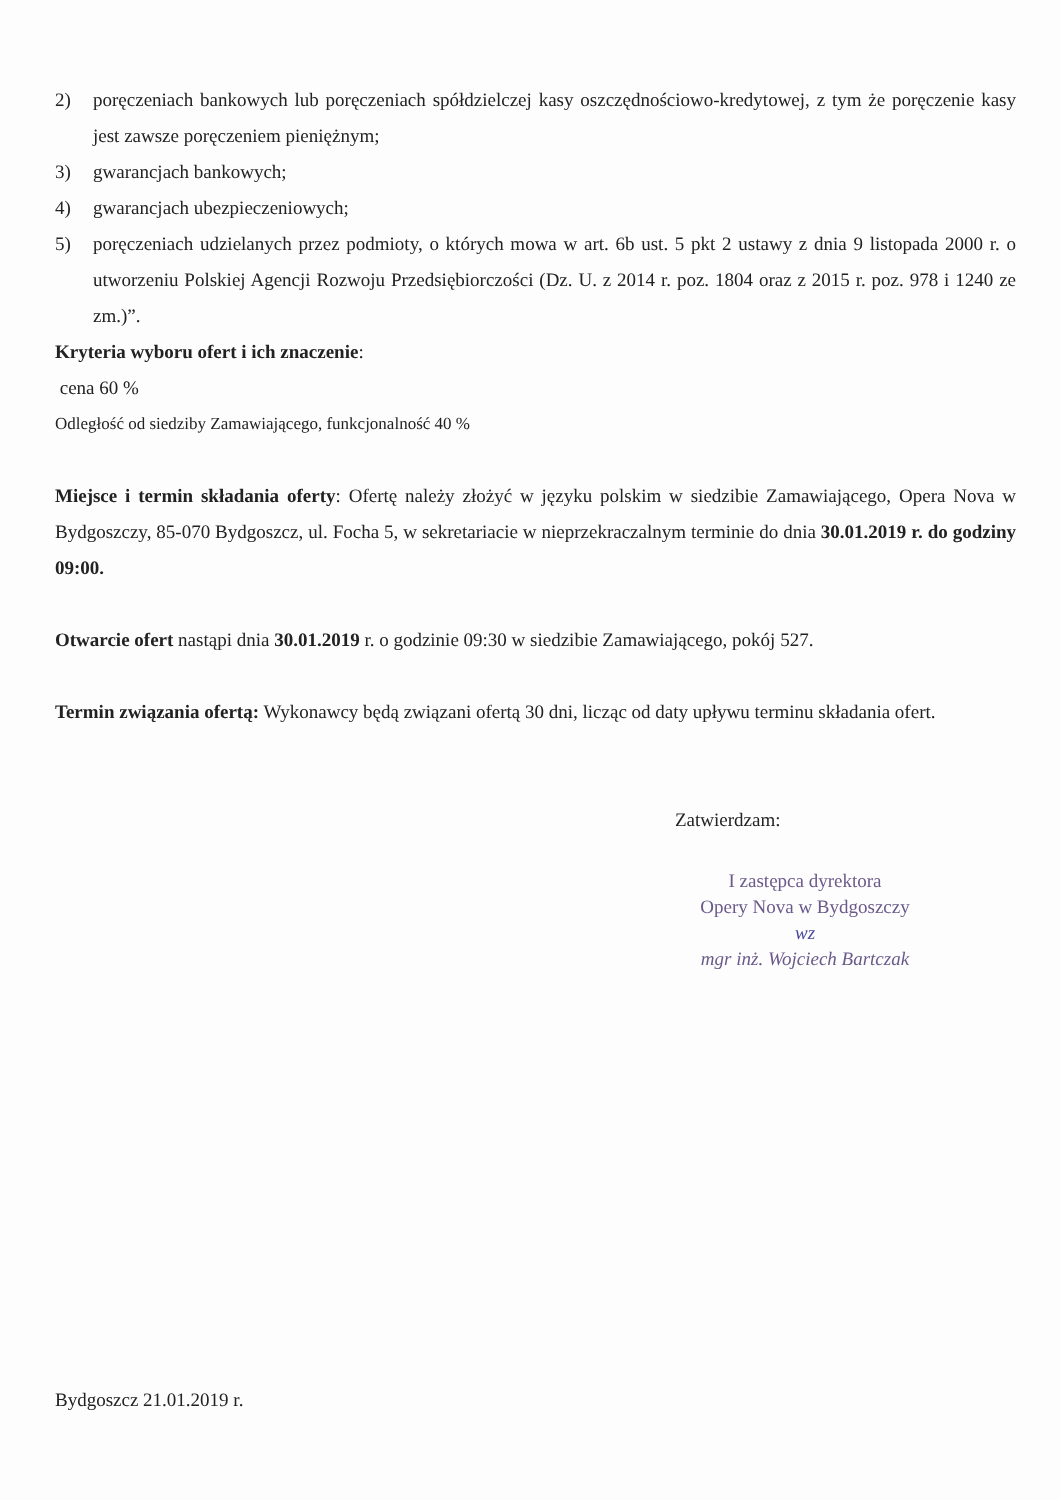2) poręczeniach bankowych lub poręczeniach spółdzielczej kasy oszczędnościowo-kredytowej, z tym że poręczenie kasy jest zawsze poręczeniem pieniężnym;
3) gwarancjach bankowych;
4) gwarancjach ubezpieczeniowych;
5) poręczeniach udzielanych przez podmioty, o których mowa w art. 6b ust. 5 pkt 2 ustawy z dnia 9 listopada 2000 r. o utworzeniu Polskiej Agencji Rozwoju Przedsiębiorczości (Dz. U. z 2014 r. poz. 1804 oraz z 2015 r. poz. 978 i 1240 ze zm.)”.
Kryteria wyboru ofert i ich znaczenie:
cena 60 %
Odległość od siedziby Zamawiającego, funkcjonalność 40 %
Miejsce i termin składania oferty: Ofertę należy złożyć w języku polskim w siedzibie Zamawiającego, Opera Nova w Bydgoszczy, 85-070 Bydgoszcz, ul. Focha 5, w sekretariacie w nieprzekraczalnym terminie do dnia 30.01.2019 r. do godziny 09:00.
Otwarcie ofert nastąpi dnia 30.01.2019 r. o godzinie 09:30 w siedzibie Zamawiającego, pokój 527.
Termin związania ofertą: Wykonawcy będą związani ofertą 30 dni, licząc od daty upływu terminu składania ofert.
Zatwierdzam:
I zastępca dyrektora
Opery Nova w Bydgoszczy
wz
mgr inż. Wojciech Bartczak
Bydgoszcz 21.01.2019 r.